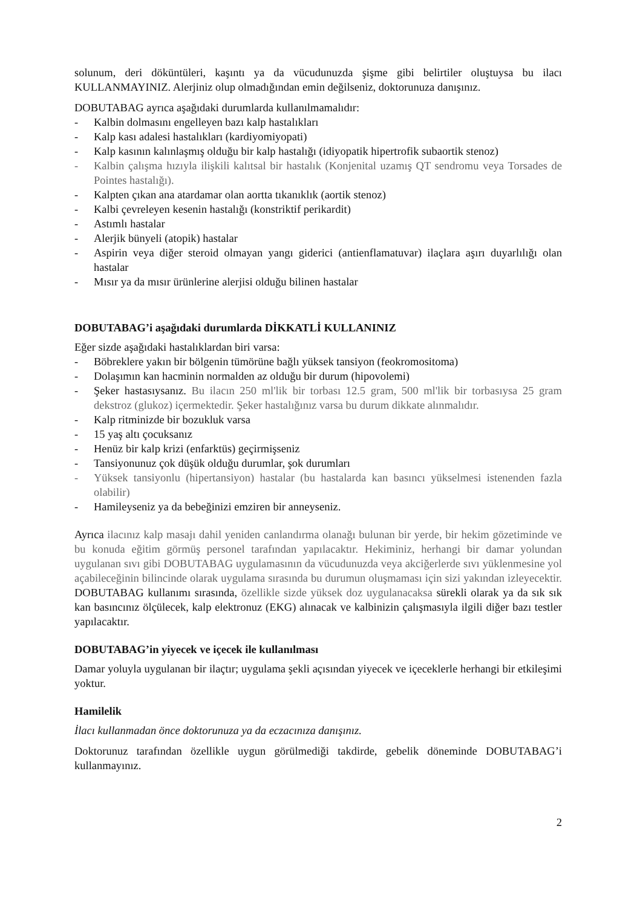solunum, deri döküntüleri, kaşıntı ya da vücudunuzda şişme gibi belirtiler oluştuysa bu ilacı KULLANMAYINIZ. Alerjiniz olup olmadığından emin değilseniz, doktorunuza danışınız.
DOBUTABAG ayrıca aşağıdaki durumlarda kullanılmamalıdır:
- Kalbin dolmasını engelleyen bazı kalp hastalıkları
- Kalp kası adalesi hastalıkları (kardiyomiyopati)
- Kalp kasının kalınlaşmış olduğu bir kalp hastalığı (idiyopatik hipertrofik subaortik stenoz)
- Kalbin çalışma hızıyla ilişkili kalıtsal bir hastalık (Konjenital uzamış QT sendromu veya Torsades de Pointes hastalığı).
- Kalpten çıkan ana atardamar olan aortta tıkanıklık (aortik stenoz)
- Kalbi çevreleyen kesenin hastalığı (konstriktif perikardit)
- Astımlı hastalar
- Alerjik bünyeli (atopik) hastalar
- Aspirin veya diğer steroid olmayan yangı giderici (antienflamatuvar) ilaçlara aşırı duyarlılığı olan hastalar
- Mısır ya da mısır ürünlerine alerjisi olduğu bilinen hastalar
DOBUTABAG’i aşağıdaki durumlarda DİKKATLİ KULLANINIZ
Eğer sizde aşağıdaki hastalıklardan biri varsa:
- Böbreklere yakın bir bölgenin tümörüne bağlı yüksek tansiyon (feokromositoma)
- Dolaşımın kan hacminin normalden az olduğu bir durum (hipovolemi)
- Şeker hastasıysanız. Bu ilacın 250 ml'lik bir torbası 12.5 gram, 500 ml'lik bir torbasıysa 25 gram dekstroz (glukoz) içermektedir. Şeker hastalığınız varsa bu durum dikkate alınmalıdır.
- Kalp ritminizde bir bozukluk varsa
- 15 yaş altı çocuksanız
- Henüz bir kalp krizi (enfarktüs) geçirmişseniz
- Tansiyonunuz çok düşük olduğu durumlar, şok durumları
- Yüksek tansiyonlu (hipertansiyon) hastalar (bu hastalarda kan basıncı yükselmesi istenenden fazla olabilir)
- Hamileyseniz ya da bebeğinizi emziren bir anneyseniz.
Ayrıca ilacınız kalp masajı dahil yeniden canlandırma olanağı bulunan bir yerde, bir hekim gözetiminde ve bu konuda eğitim görmüş personel tarafından yapılacaktır. Hekiminiz, herhangi bir damar yolundan uygulanan sıvı gibi DOBUTABAG uygulamasının da vücudunuzda veya akciğerlerde sıvı yüklenmesine yol açabileceğinin bilincinde olarak uygulama sırasında bu durumun oluşmaması için sizi yakından izleyecektir. DOBUTABAG kullanımı sırasında, özellikle sizde yüksek doz uygulanacaksa sürekli olarak ya da sık sık kan basıncınız ölçülecek, kalp elektronuz (EKG) alınacak ve kalbinizin çalışmasıyla ilgili diğer bazı testler yapılacaktır.
DOBUTABAG’in yiyecek ve içecek ile kullanılması
Damar yoluyla uygulanan bir ilaçtır; uygulama şekli açısından yiyecek ve içeceklerle herhangi bir etkileşimi yoktur.
Hamilelik
İlacı kullanmadan önce doktorunuza ya da eczacınıza danışınız.
Doktorunuz tarafından özellikle uygun görülmediği takdirde, gebelik döneminde DOBUTABAG’i kullanmayınız.
2